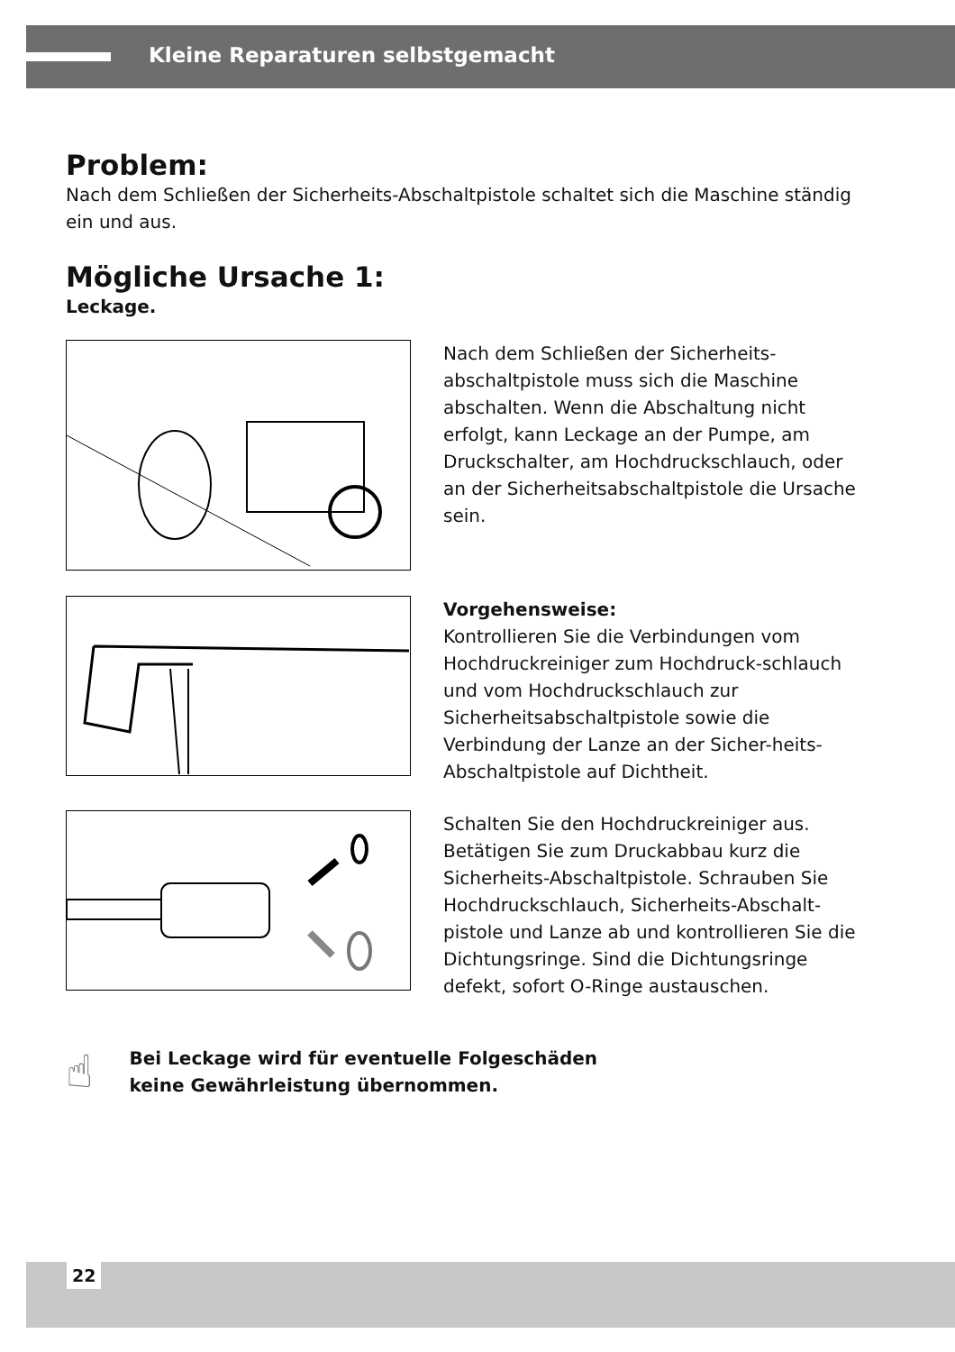Kleine Reparaturen selbstgemacht
Problem:
Nach dem Schließen der Sicherheits-Abschaltpistole schaltet sich die Maschine ständig ein und aus.
Mögliche Ursache 1:
Leckage.
Nach dem Schließen der Sicherheits-abschaltpistole muss sich die Maschine abschalten. Wenn die Abschaltung nicht erfolgt, kann Leckage an der Pumpe, am Druckschalter, am Hochdruckschlauch, oder an der Sicherheitsabschaltpistole die Ursache sein.
Vorgehensweise:
Kontrollieren Sie die Verbindungen vom Hochdruckreiniger zum Hochdruck-schlauch und vom Hochdruckschlauch zur Sicherheitsabschaltpistole sowie die Verbindung der Lanze an der Sicher-heits-Abschaltpistole auf Dichtheit.
Schalten Sie den Hochdruckreiniger aus. Betätigen Sie zum Druckabbau kurz die Sicherheits-Abschaltpistole. Schrauben Sie Hochdruckschlauch, Sicherheits-Abschalt-pistole und Lanze ab und kontrollieren Sie die Dichtungsringe. Sind die Dichtungsringe defekt, sofort O-Ringe austauschen.
☝
Bei Leckage wird für eventuelle Folgeschäden
keine Gewährleistung übernommen.
22